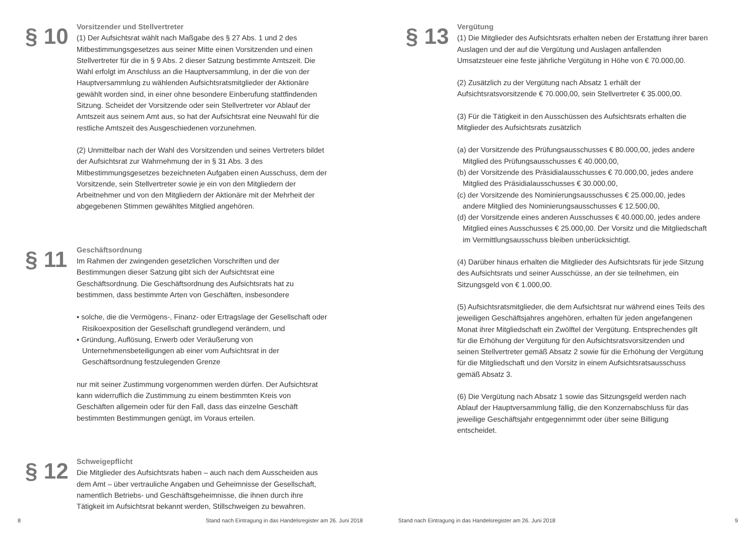§ 10
Vorsitzender und Stellvertreter
(1) Der Aufsichtsrat wählt nach Maßgabe des § 27 Abs. 1 und 2 des Mitbestimmungsgesetzes aus seiner Mitte einen Vorsitzenden und einen Stellvertreter für die in § 9 Abs. 2 dieser Satzung bestimmte Amtszeit. Die Wahl erfolgt im Anschluss an die Hauptversammlung, in der die von der Hauptversammlung zu wählenden Aufsichtsratsmitglieder der Aktionäre gewählt worden sind, in einer ohne besondere Einberufung stattfindenden Sitzung. Scheidet der Vorsitzende oder sein Stellvertreter vor Ablauf der Amtszeit aus seinem Amt aus, so hat der Aufsichtsrat eine Neuwahl für die restliche Amtszeit des Ausgeschiedenen vorzunehmen.
(2) Unmittelbar nach der Wahl des Vorsitzenden und seines Vertreters bildet der Aufsichtsrat zur Wahrnehmung der in § 31 Abs. 3 des Mitbestimmungsgesetzes bezeichneten Aufgaben einen Ausschuss, dem der Vorsitzende, sein Stellvertreter sowie je ein von den Mitgliedern der Arbeitnehmer und von den Mitgliedern der Aktionäre mit der Mehrheit der abgegebenen Stimmen gewähltes Mitglied angehören.
§ 11
Geschäftsordnung
Im Rahmen der zwingenden gesetzlichen Vorschriften und der Bestimmungen dieser Satzung gibt sich der Aufsichtsrat eine Geschäftsordnung. Die Geschäftsordnung des Aufsichtsrats hat zu bestimmen, dass bestimmte Arten von Geschäften, insbesondere
▪ solche, die die Vermögens-, Finanz- oder Ertragslage der Gesellschaft oder Risikoexposition der Gesellschaft grundlegend verändern, und
▪ Gründung, Auflösung, Erwerb oder Veräußerung von Unternehmensbeteiligungen ab einer vom Aufsichtsrat in der Geschäftsordnung festzulegenden Grenze
nur mit seiner Zustimmung vorgenommen werden dürfen. Der Aufsichtsrat kann widerruflich die Zustimmung zu einem bestimmten Kreis von Geschäften allgemein oder für den Fall, dass das einzelne Geschäft bestimmten Bestimmungen genügt, im Voraus erteilen.
§ 12
Schweigepflicht
Die Mitglieder des Aufsichtsrats haben – auch nach dem Ausscheiden aus dem Amt – über vertrauliche Angaben und Geheimnisse der Gesellschaft, namentlich Betriebs- und Geschäftsgeheimnisse, die ihnen durch ihre Tätigkeit im Aufsichtsrat bekannt werden, Stillschweigen zu bewahren.
§ 13
Vergütung
(1) Die Mitglieder des Aufsichtsrats erhalten neben der Erstattung ihrer baren Auslagen und der auf die Vergütung und Auslagen anfallenden Umsatzsteuer eine feste jährliche Vergütung in Höhe von € 70.000,00.
(2) Zusätzlich zu der Vergütung nach Absatz 1 erhält der Aufsichtsratsvorsitzende € 70.000,00, sein Stellvertreter € 35.000,00.
(3) Für die Tätigkeit in den Ausschüssen des Aufsichtsrats erhalten die Mitglieder des Aufsichtsrats zusätzlich
(a) der Vorsitzende des Prüfungsausschusses € 80.000,00, jedes andere Mitglied des Prüfungsausschusses € 40.000,00,
(b) der Vorsitzende des Präsidialausschusses € 70.000,00, jedes andere Mitglied des Präsidialausschusses € 30.000,00,
(c) der Vorsitzende des Nominierungsausschusses € 25.000,00, jedes andere Mitglied des Nominierungsausschusses € 12.500,00,
(d) der Vorsitzende eines anderen Ausschusses € 40.000,00, jedes andere Mitglied eines Ausschusses € 25.000,00. Der Vorsitz und die Mitgliedschaft im Vermittlungsausschuss bleiben unberücksichtigt.
(4) Darüber hinaus erhalten die Mitglieder des Aufsichtsrats für jede Sitzung des Aufsichtsrats und seiner Ausschüsse, an der sie teilnehmen, ein Sitzungsgeld von € 1.000,00.
(5) Aufsichtsratsmitglieder, die dem Aufsichtsrat nur während eines Teils des jeweiligen Geschäftsjahres angehören, erhalten für jeden angefangenen Monat ihrer Mitgliedschaft ein Zwölftel der Vergütung. Entsprechendes gilt für die Erhöhung der Vergütung für den Aufsichtsratsvorsitzenden und seinen Stellvertreter gemäß Absatz 2 sowie für die Erhöhung der Vergütung für die Mitgliedschaft und den Vorsitz in einem Aufsichtsratsausschuss gemäß Absatz 3.
(6) Die Vergütung nach Absatz 1 sowie das Sitzungsgeld werden nach Ablauf der Hauptversammlung fällig, die den Konzernabschluss für das jeweilige Geschäftsjahr entgegennimmt oder über seine Billigung entscheidet.
8
Stand nach Eintragung in das Handelsregister am 26. Juni 2018
Stand nach Eintragung in das Handelsregister am 26. Juni 2018
9